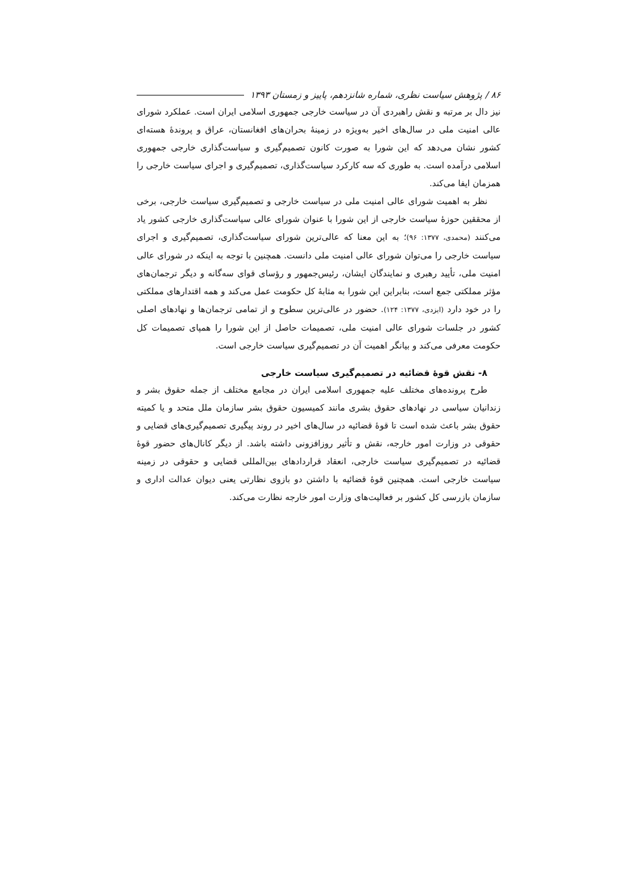۸۶ / پژوهش سیاست نظری، شماره شانزدهم، پاییز و زمستان ۱۳۹۳
نیز دال بر مرتبه و نقش راهبردی آن در سیاست خارجی جمهوری اسلامی ایران است. عملکرد شورای عالی امنیت ملی در سال‌های اخیر به‌ویژه در زمینهٔ بحران‌های افغانستان، عراق و پروندهٔ هسته‌ای کشور نشان می‌دهد که این شورا به صورت کانون تصمیم‌گیری و سیاست‌گذاری خارجی جمهوری اسلامی درآمده است. به طوری که سه کارکرد سیاست‌گذاری، تصمیم‌گیری و اجرای سیاست خارجی را همزمان ایفا می‌کند.
نظر به اهمیت شورای عالی امنیت ملی در سیاست خارجی و تصمیم‌گیری سیاست خارجی، برخی از محققین حوزهٔ سیاست خارجی از این شورا با عنوان شورای عالی سیاست‌گذاری خارجی کشور یاد می‌کنند (محمدی، ۱۳۷۷: ۹۶)؛ به این معنا که عالی‌ترین شورای سیاست‌گذاری، تصمیم‌گیری و اجرای سیاست خارجی را می‌توان شورای عالی امنیت ملی دانست. همچنین با توجه به اینکه در شورای عالی امنیت ملی، تأیید رهبری و نمایندگان ایشان، رئیس‌جمهور و رؤسای قوای سه‌گانه و دیگر ترجمان‌های مؤثر مملکتی جمع است، بنابراین این شورا به مثابهٔ کل حکومت عمل می‌کند و همه اقتدارهای مملکتی را در خود دارد (ایزدی، ۱۳۷۷: ۱۲۴). حضور در عالی‌ترین سطوح و از تمامی ترجمان‌ها و نهادهای اصلی کشور در جلسات شورای عالی امنیت ملی، تصمیمات حاصل از این شورا را همپای تصمیمات کل حکومت معرفی می‌کند و بیانگر اهمیت آن در تصمیم‌گیری سیاست خارجی است.
۸- نقش قوهٔ قضائیه در تصمیم‌گیری سیاست خارجی
طرح پرونده‌های مختلف علیه جمهوری اسلامی ایران در مجامع مختلف از جمله حقوق بشر و زندانیان سیاسی در نهادهای حقوق بشری مانند کمیسیون حقوق بشر سازمان ملل متحد و یا کمیته حقوق بشر باعث شده است تا قوهٔ قضائیه در سال‌های اخیر در روند پیگیری تصمیم‌گیری‌های قضایی و حقوقی در وزارت امور خارجه، نقش و تأثیر روزافزونی داشته باشد. از دیگر کانال‌های حضور قوهٔ قضائیه در تصمیم‌گیری سیاست خارجی، انعقاد قراردادهای بین‌المللی قضایی و حقوقی در زمینه سیاست خارجی است. همچنین قوهٔ قضائیه با داشتن دو بازوی نظارتی یعنی دیوان عدالت اداری و سازمان بازرسی کل کشور بر فعالیت‌های وزارت امور خارجه نظارت می‌کند.